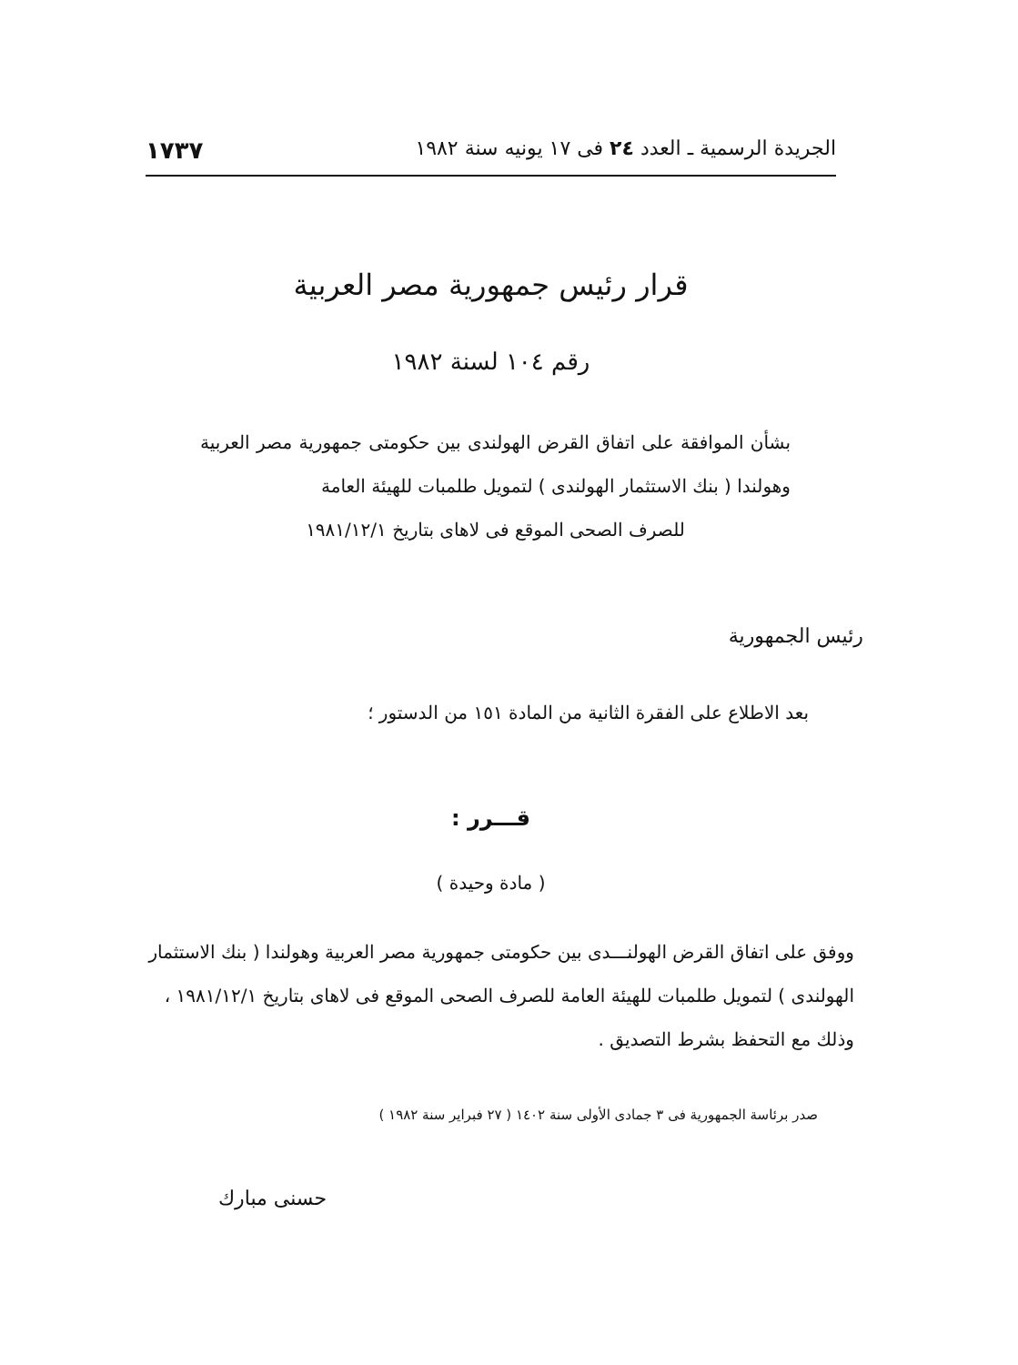الجريدة الرسمية ـ العدد ٢٤ فى ١٧ يونيه سنة ١٩٨٢ ١٧٣٧
قرار رئيس جمهورية مصر العربية
رقم ١٠٤ لسنة ١٩٨٢
بشأن الموافقة على اتفاق القرض الهولندى بين حكومتى جمهورية مصر العربية وهولندا ( بنك الاستثمار الهولندى ) لتمويل طلمبات للهيئة العامة
للصرف الصحى الموقع فى لاهاى بتاريخ ١٩٨١/١٢/١
رئيس الجمهورية
بعد الاطلاع على الفقرة الثانية من المادة ١٥١ من الدستور ؛
قـــرر :
( مادة وحيدة )
ووفق على اتفاق القرض الهولنـــدى بين حكومتى جمهورية مصر العربية وهولندا ( بنك الاستثمار الهولندى ) لتمويل طلمبات للهيئة العامة للصرف الصحى الموقع فى لاهاى بتاريخ ١٩٨١/١٢/١ ، وذلك مع التحفظ بشرط التصديق .
صدر برئاسة الجمهورية فى ٣ جمادى الأولى سنة ١٤٠٢ ( ٢٧ فبراير سنة ١٩٨٢ )
حسنى مبارك